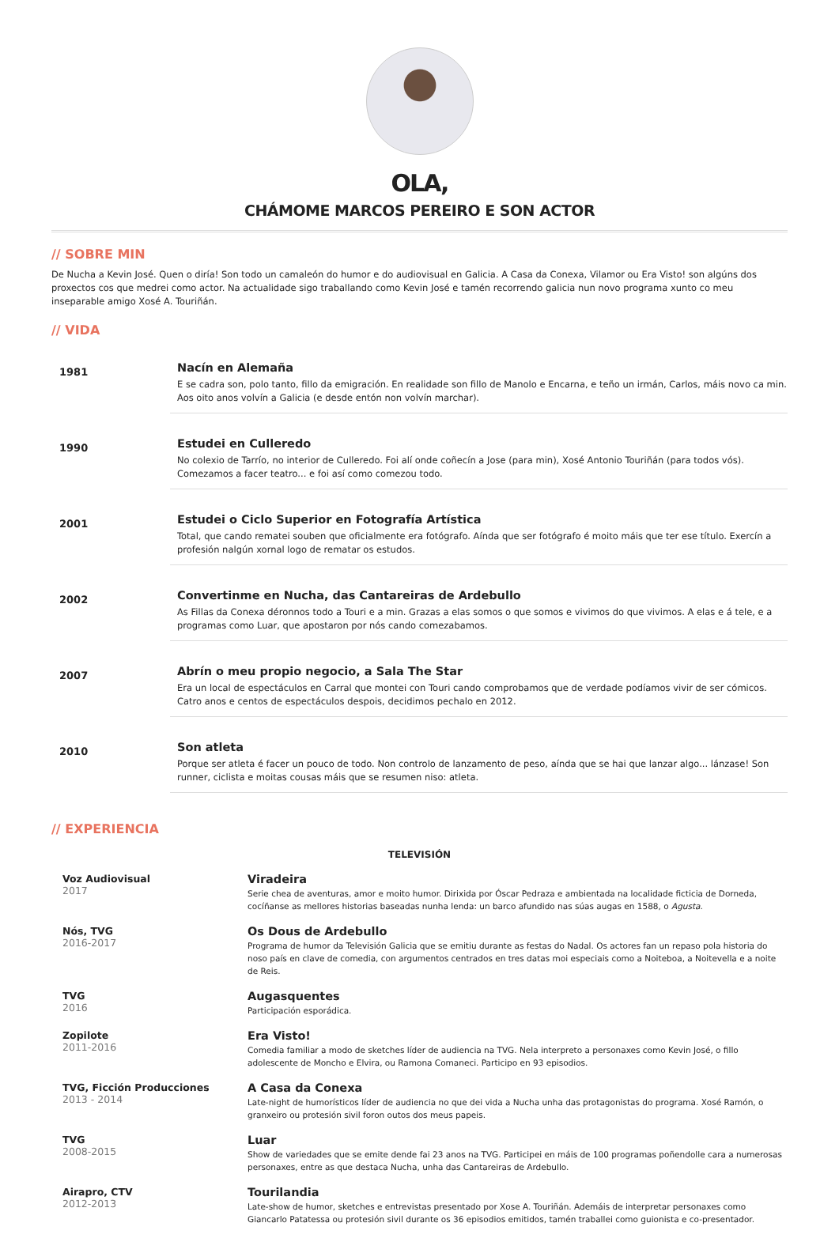OLA,
CHÁMOME MARCOS PEREIRO E SON ACTOR
// SOBRE MIN
De Nucha a Kevin José. Quen o diría! Son todo un camaleón do humor e do audiovisual en Galicia. A Casa da Conexa, Vilamor ou Era Visto! son algúns dos proxectos cos que medrei como actor. Na actualidade sigo traballando como Kevin José e tamén recorrendo galicia nun novo programa xunto co meu inseparable amigo Xosé A. Touriñán.
// VIDA
1981
Nacín en Alemaña
E se cadra son, polo tanto, fillo da emigración. En realidade son fillo de Manolo e Encarna, e teño un irmán, Carlos, máis novo ca min. Aos oito anos volvín a Galicia (e desde entón non volvín marchar).
1990
Estudei en Culleredo
No colexio de Tarrío, no interior de Culleredo. Foi alí onde coñecín a Jose (para min), Xosé Antonio Touriñán (para todos vós). Comezamos a facer teatro... e foi así como comezou todo.
2001
Estudei o Ciclo Superior en Fotografía Artística
Total, que cando rematei souben que oficialmente era fotógrafo. Aínda que ser fotógrafo é moito máis que ter ese título. Exercín a profesión nalgún xornal logo de rematar os estudos.
2002
Convertinme en Nucha, das Cantareiras de Ardebullo
As Fillas da Conexa déronnos todo a Touri e a min. Grazas a elas somos o que somos e vivimos do que vivimos. A elas e á tele, e a programas como Luar, que apostaron por nós cando comezabamos.
2007
Abrín o meu propio negocio, a Sala The Star
Era un local de espectáculos en Carral que montei con Touri cando comprobamos que de verdade podíamos vivir de ser cómicos. Catro anos e centos de espectáculos despois, decidimos pechalo en 2012.
2010
Son atleta
Porque ser atleta é facer un pouco de todo. Non controlo de lanzamento de peso, aínda que se hai que lanzar algo... lánzase! Son runner, ciclista e moitas cousas máis que se resumen niso: atleta.
// EXPERIENCIA
TELEVISIÓN
Voz Audiovisual
2017
Viradeira
Serie chea de aventuras, amor e moito humor. Dirixida por Óscar Pedraza e ambientada na localidade ficticia de Dorneda, cocíñanse as mellores historias baseadas nunha lenda: un barco afundido nas súas augas en 1588, o Agusta.
Nós, TVG
2016-2017
Os Dous de Ardebullo
Programa de humor da Televisión Galicia que se emitiu durante as festas do Nadal. Os actores fan un repaso pola historia do noso país en clave de comedia, con argumentos centrados en tres datas moi especiais como a Noiteboa, a Noitevella e a noite de Reis.
TVG
2016
Augasquentes
Participación esporádica.
Zopilote
2011-2016
Era Visto!
Comedia familiar a modo de sketches líder de audiencia na TVG. Nela interpreto a personaxes como Kevin José, o fillo adolescente de Moncho e Elvira, ou Ramona Comaneci. Participo en 93 episodios.
TVG, Ficción Producciones
2013 - 2014
A Casa da Conexa
Late-night de humorísticos líder de audiencia no que dei vida a Nucha unha das protagonistas do programa. Xosé Ramón, o granxeiro ou protesión sivil foron outos dos meus papeis.
TVG
2008-2015
Luar
Show de variedades que se emite dende fai 23 anos na TVG. Participei en máis de 100 programas poñendolle cara a numerosas personaxes, entre as que destaca Nucha, unha das Cantareiras de Ardebullo.
Airapro, CTV
2012-2013
Tourilandia
Late-show de humor, sketches e entrevistas presentado por Xose A. Touriñán. Ademáis de interpretar personaxes como Giancarlo Patatessa ou protesión sivil durante os 36 episodios emitidos, tamén traballei como guionista e co-presentador.